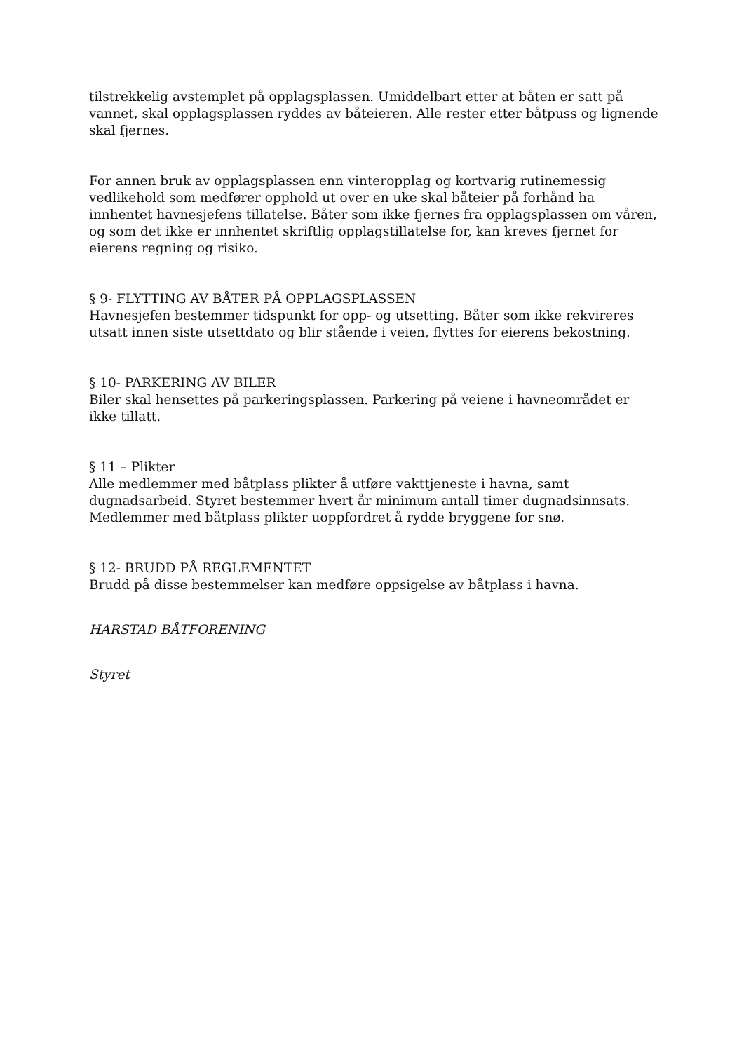tilstrekkelig avstemplet på opplagsplassen. Umiddelbart etter at båten er satt på vannet, skal opplagsplassen ryddes av båteieren. Alle rester etter båtpuss og lignende skal fjernes.
For annen bruk av opplagsplassen enn vinteropplag og kortvarig rutinemessig vedlikehold som medfører opphold ut over en uke skal båteier på forhånd ha innhentet havnesjefens tillatelse. Båter som ikke fjernes fra opplagsplassen om våren, og som det ikke er innhentet skriftlig opplagstillatelse for, kan kreves fjernet for eierens regning og risiko.
§ 9- FLYTTING AV BÅTER PÅ OPPLAGSPLASSEN
Havnesjefen bestemmer tidspunkt for opp- og utsetting. Båter som ikke rekvireres utsatt innen siste utsettdato og blir stående i veien, flyttes for eierens bekostning.
§ 10- PARKERING AV BILER
Biler skal hensettes på parkeringsplassen. Parkering på veiene i havneområdet er ikke tillatt.
§ 11 – Plikter
Alle medlemmer med båtplass plikter å utføre vakttjeneste i havna, samt dugnadsarbeid. Styret bestemmer hvert år minimum antall timer dugnadsinnsats. Medlemmer med båtplass plikter uoppfordret å rydde bryggene for snø.
§ 12- BRUDD PÅ REGLEMENTET
Brudd på disse bestemmelser kan medføre oppsigelse av båtplass i havna.
HARSTAD BÅTFORENING
Styret